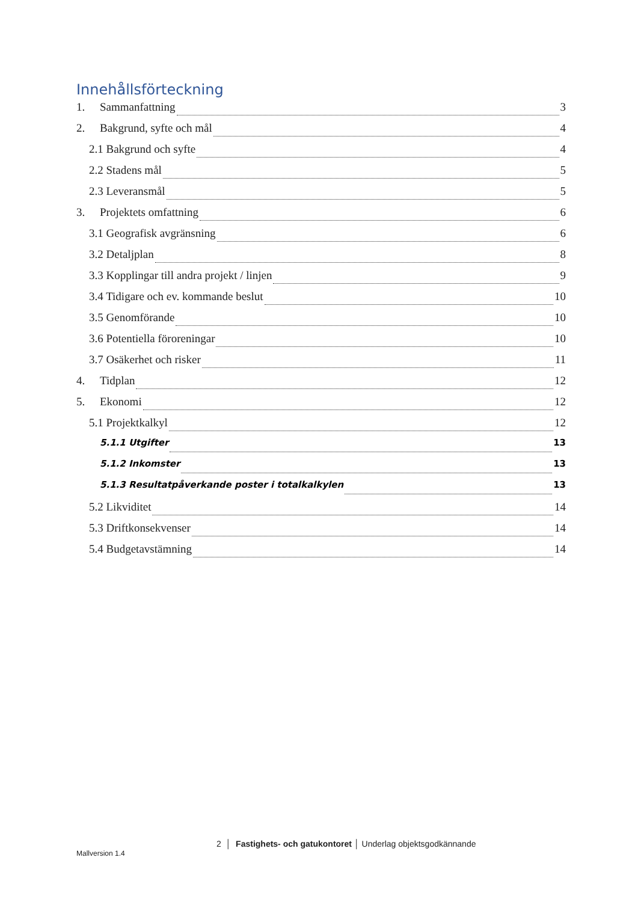Innehållsförteckning
1. Sammanfattning 3
2. Bakgrund, syfte och mål 4
2.1 Bakgrund och syfte 4
2.2 Stadens mål 5
2.3 Leveransmål 5
3. Projektets omfattning 6
3.1 Geografisk avgränsning 6
3.2 Detaljplan 8
3.3 Kopplingar till andra projekt / linjen 9
3.4 Tidigare och ev. kommande beslut 10
3.5 Genomförande 10
3.6 Potentiella föroreningar 10
3.7 Osäkerhet och risker 11
4. Tidplan 12
5. Ekonomi 12
5.1 Projektkalkyl 12
5.1.1 Utgifter 13
5.1.2 Inkomster 13
5.1.3 Resultatpåverkande poster i totalkalkylen 13
5.2 Likviditet 14
5.3 Driftkonsekvenser 14
5.4 Budgetavstämning 14
2 │ Fastighets- och gatukontoret │ Underlag objektsgodkännande
Mallversion 1.4